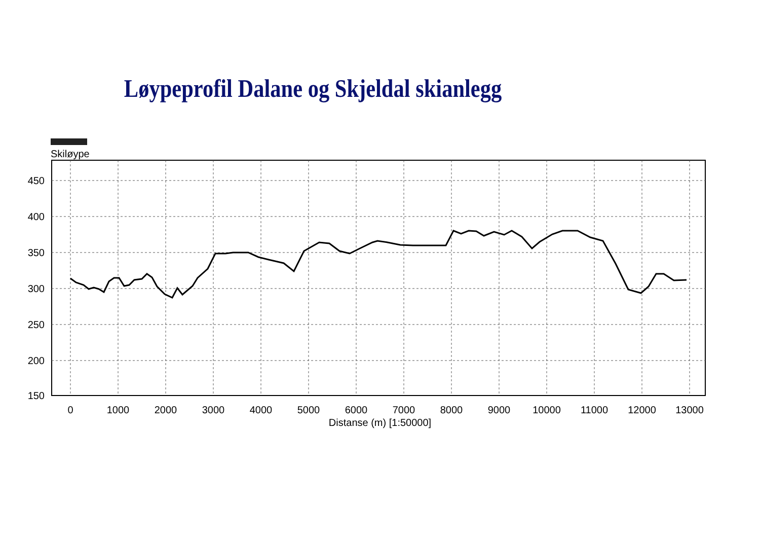Løypeprofil Dalane og Skjeldal skianlegg
Skiløype
450
400
350
300
250
200
150
0
1000
2000
3000
4000
5000
6000
7000
8000
9000
10000
11000
12000
13000
Distanse (m) [1:50000]